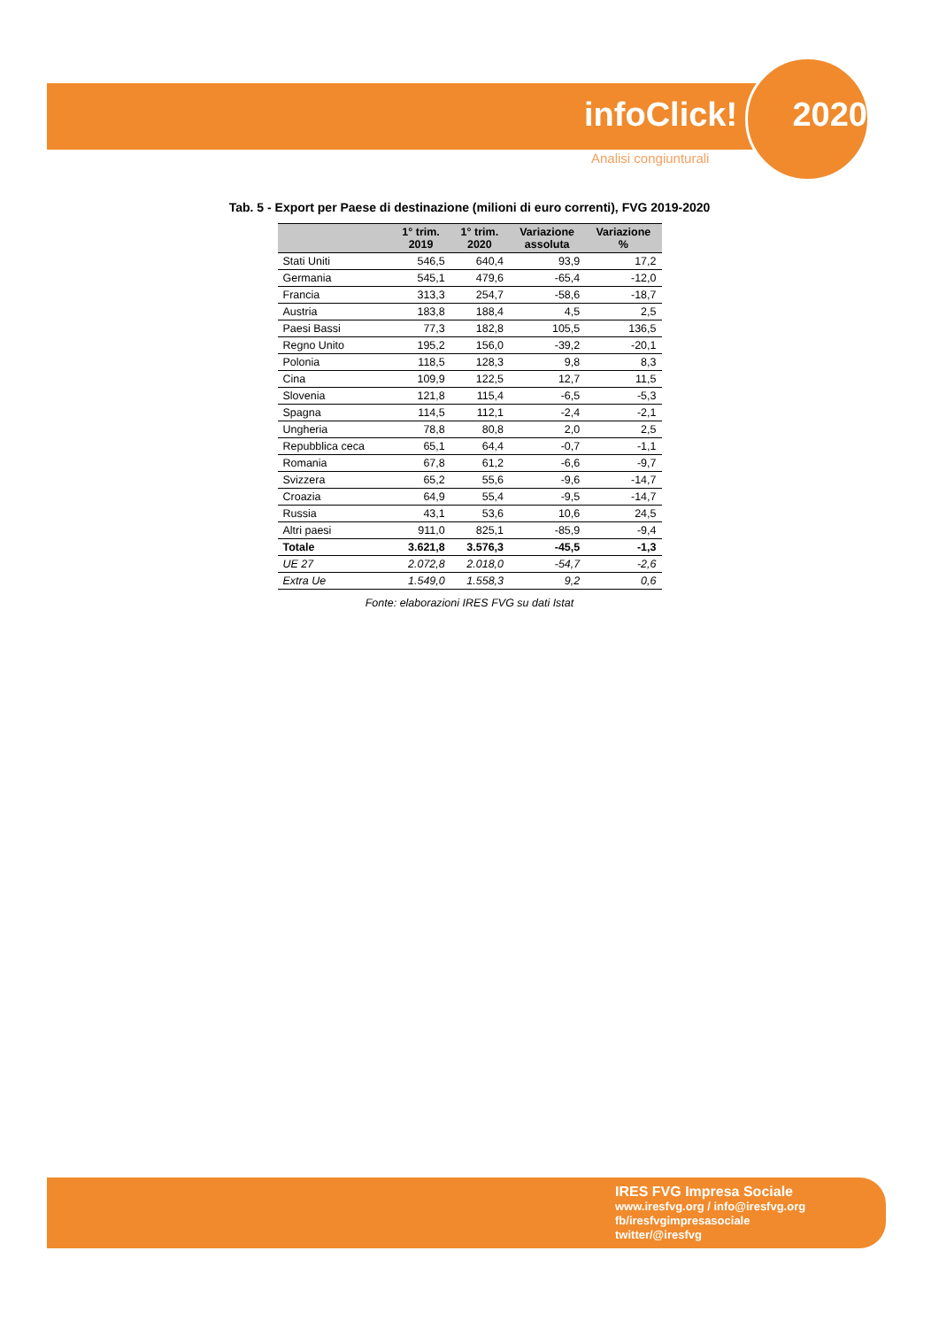infoClick! 2020
Analisi congiunturali
Tab. 5 - Export per Paese di destinazione (milioni di euro correnti), FVG 2019-2020
| | 1° trim. 2019 | 1° trim. 2020 | Variazione assoluta | Variazione % |
| --- | --- | --- | --- | --- |
| Stati Uniti | 546,5 | 640,4 | 93,9 | 17,2 |
| Germania | 545,1 | 479,6 | -65,4 | -12,0 |
| Francia | 313,3 | 254,7 | -58,6 | -18,7 |
| Austria | 183,8 | 188,4 | 4,5 | 2,5 |
| Paesi Bassi | 77,3 | 182,8 | 105,5 | 136,5 |
| Regno Unito | 195,2 | 156,0 | -39,2 | -20,1 |
| Polonia | 118,5 | 128,3 | 9,8 | 8,3 |
| Cina | 109,9 | 122,5 | 12,7 | 11,5 |
| Slovenia | 121,8 | 115,4 | -6,5 | -5,3 |
| Spagna | 114,5 | 112,1 | -2,4 | -2,1 |
| Ungheria | 78,8 | 80,8 | 2,0 | 2,5 |
| Repubblica ceca | 65,1 | 64,4 | -0,7 | -1,1 |
| Romania | 67,8 | 61,2 | -6,6 | -9,7 |
| Svizzera | 65,2 | 55,6 | -9,6 | -14,7 |
| Croazia | 64,9 | 55,4 | -9,5 | -14,7 |
| Russia | 43,1 | 53,6 | 10,6 | 24,5 |
| Altri paesi | 911,0 | 825,1 | -85,9 | -9,4 |
| Totale | 3.621,8 | 3.576,3 | -45,5 | -1,3 |
| UE 27 | 2.072,8 | 2.018,0 | -54,7 | -2,6 |
| Extra Ue | 1.549,0 | 1.558,3 | 9,2 | 0,6 |
Fonte: elaborazioni IRES FVG su dati Istat
IRES FVG Impresa Sociale
www.iresfvg.org / info@iresfvg.org
fb/iresfvgimpresasociale
twitter/@iresfvg